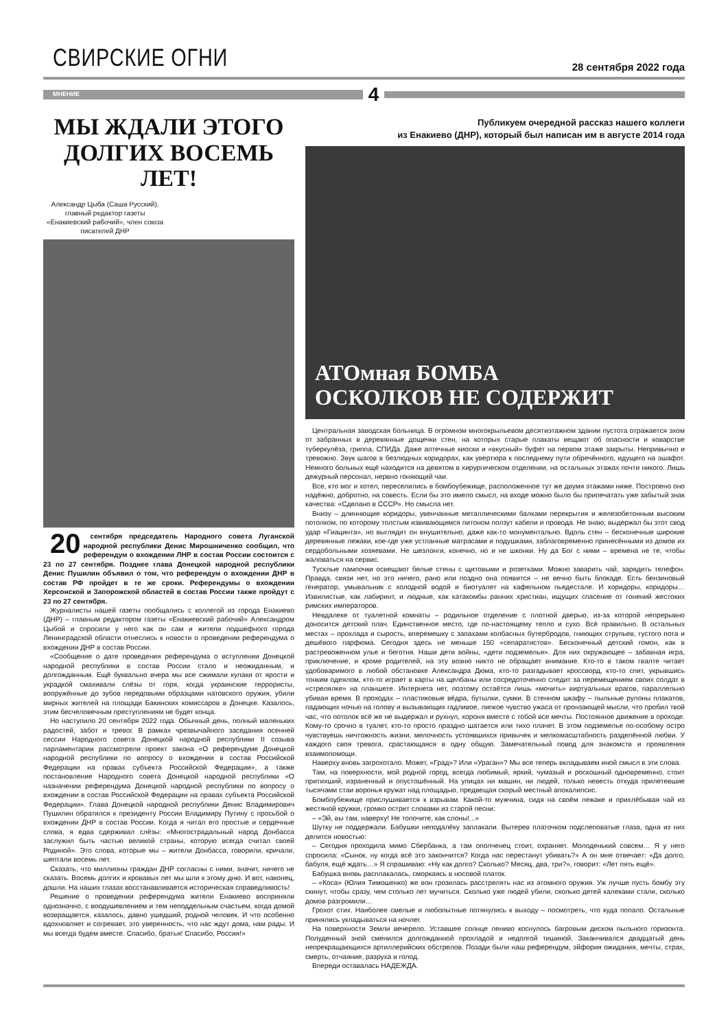СВИРСКИЕ ОГНИ
28 сентября 2022 года
МНЕНИЕ 4
МЫ ЖДАЛИ ЭТОГО ДОЛГИХ ВОСЕМЬ ЛЕТ!
Александр Цыба (Саша Русский), главный редактор газеты «Енакиевский рабочий», член союза писателей ДНР
20 сентября председатель Народного совета Луганской народной республики Денис Мирошниченко сообщил, что референдум о вхождении ЛНР в состав России состоится с 23 по 27 сентября. Позднее глава Донецкой народной республики Денис Пушилин объявил о том, что референдум о вхождении ДНР в состав РФ пройдет в те же сроки. Референдумы о вхождении Херсонской и Запорожской областей в состав России также пройдут с 23 по 27 сентября.
Журналисты нашей газеты пообщались с коллегой из города Енакиево (ДНР) – главным редактором газеты «Енакиевский рабочий» Александром Цыбой и спросили у него как он сам и жители подшефного города Ленинградской области отнеслись к новости о проведении референдума о вхождении ДНР в состав России.
«Сообщение о дате проведения референдума о вступлении Донецкой народной республики в состав России стало и неожиданным, и долгожданным. Ещё буквально вчера мы все сжимали кулаки от ярости и украдкой смахивали слёзы от горя, когда украинские террористы, вооружённые до зубов передовыми образцами натовского оружия, убили мирных жителей на площади Бакинских комиссаров в Донецке. Казалось, этим бесчеловечным преступлениям не будет конца.
Но наступило 20 сентября 2022 года. Обычный день, полный маленьких радостей, забот и тревог. В рамках чрезвычайного заседания осенней сессии Народного совета Донецкой народной республики II созыва парламентарии рассмотрели проект закона «О референдуме Донецкой народной республики по вопросу о вхождении в состав Российской Федерации на правах субъекта Российской Федерации», а также постановление Народного совета Донецкой народной республики «О назначении референдума Донецкой народной республики по вопросу о вхождении в состав Российской Федерации на правах субъекта Российской Федерации». Глава Донецкой народной республики Денис Владимирович Пушилин обратился к президенту России Владимиру Путину с просьбой о вхождении ДНР в состав России. Когда я читал его простые и сердечные слова, я едва сдерживал слёзы: «Многострадальный народ Донбасса заслужил быть частью великой страны, которую всегда считал своей Родиной». Это слова, которые мы – жители Донбасса, говорили, кричали, шептали восемь лет.
Сказать, что миллионы граждан ДНР согласны с ними, значит, ничего не сказать. Восемь долгих и кровавых лет мы шли к этому дню. И вот, наконец, дошли. На наших глазах восстанавливается историческая справедливость!
Решение о проведении референдума жители Енакиево восприняли однозначно, с воодушевлением и тем неподдельным счастьем, когда домой возвращается, казалось, давно ушедший, родной человек. И что особенно вдохновляет и согревает, это уверенность, что нас ждут дома, нам рады. И мы всегда будем вместе. Спасибо, братья! Спасибо, Россия!»
Публикуем очередной рассказ нашего коллеги
из Енакиево (ДНР), который был написан им в августе 2014 года
АТОмная БОМБА
ОСКОЛКОВ НЕ СОДЕРЖИТ
Центральная заводская больница. В огромном многокрыльевом десятиэтажном здании пустота отражается эхом от забранных в деревянные дощечки стен, на которых старые плакаты вещают об опасности и коварстве туберкулёза, гриппа, СПИДа. Даже аптечные киоски и «вкусный» буфет на первом этаже закрыты. Непривычно и тревожно. Звук шагов в безлюдных коридорах, как увертюра к последнему пути обречённого, идущего на эшафот. Немного больных ещё находится на девятом в хирургическом отделении, на остальных этажах почти никого. Лишь дежурный персонал, нервно гоняющий чаи.
Все, кто мог и хотел, переселились в бомбоубежище, расположенное тут же двумя этажами ниже. Построено оно надёжно, добротно, на совесть. Если бы это имело смысл, на входе можно было бы припечатать уже забытый знак качества: «Сделано в СССР». Но смысла нет.
Внизу – длиннющие коридоры, увенчанные металлическими балками перекрытия и железобетонным высоким потолком, по которому толстым извивающимся питоном ползут кабели и провода. Не знаю, выдержал бы этот свод удар «Гиацинта», но выглядит он внушительно, даже как-то монументально. Вдоль стен – бесконечные широкие деревянные лежаки, кое-где уже устланные матрасами и подушками, заблаговременно принесёнными из домов их сердобольными хозяевами. Не шезлонги, конечно, но и не шконки. Ну да Бог с ними – времена не те, чтобы жаловаться на сервис.
Тусклые лампочки освещают белые стены с щитовыми и розетками. Можно заварить чай, зарядить телефон. Правда, связи нет, но это ничего, рано или поздно она появится – не вечно быть блокаде. Есть бензиновый генератор, умывальник с холодной водой и биотуалет на кафельном пьедестале. И коридоры, коридоры… Извилистые, как лабиринт, и людные, как катакомбы ранних христиан, ищущих спасение от гонений жестоких римских императоров.
Невдалеке от туалетной комнаты – родильное отделение с плотной дверью, из-за которой непрерывно доносится детский плач. Единственное место, где по-настоящему тепло и сухо. Всё правильно. В остальных местах – прохлада и сырость, вперемешку с запахами колбасных бутербродов, гниющих струпьев, густого пота и дешёвого парфюма. Сегодня здесь не меньше 150 «сепаратистов». Бесконечный детский гомон, как в растревоженном улье и беготня. Наши дети войны, «дети подземелья». Для них окружающее – забавная игра, приключение, и кроме родителей, на эту возню никто не обращает внимание. Кто-то в таком гвалте читает удобоваримого в любой обстановке Александра Дюма, кто-то разгадывает кроссворд, кто-то спит, укрывшись тонким одеялом, кто-то играет в карты на щелбаны или сосредоточенно следит за перемещением своих солдат в «стрелялке» на планшете. Интернета нет, поэтому остаётся лишь «мочить» виртуальных врагов, параллельно убивая время. В проходах – пластиковые вёдра, бутылки, сумки. В стенном шкафу – пыльные рулоны плакатов, падающих ночью на голову и вызывающих гадливое, липкое чувство ужаса от пронзающей мысли, что пробил твой час, что потолок всё же не выдержал и рухнул, хороня вместе с тобой все мечты. Постоянное движение в проходе. Кому-то срочно в туалет, кто-то просто праздно шатается или тихо плачет. В этом подземелье по-особому остро чувствуешь ничтожность жизни, мелочность устоявшихся привычек и мелкомасштабность разделённой любви. У каждого своя тревога, срастающаяся в одну общую. Замечательный повод для знакомств и проявления взаимопомощи.
Наверху вновь загрохотало. Может, «Град»? Или «Ураган»? Мы все теперь вкладываем иной смысл в эти слова.
Там, на поверхности, мой родной город, всегда любимый, яркий, чумазый и роскошный одновременно, стоит притихший, израненный и опустошённый. На улицах ни машин, ни людей, только невесть откуда прилетевшие тысячами стаи воронья кружат над площадью, предвещая скорый местный апокалипсис.
Бомбоубежище прислушивается к взрывам. Какой-то мужчина, сидя на своём лежаке и прихлёбывая чай из жестяной кружки, громко острит словами из старой песни:
– «Эй, вы там, наверху! Не топочите, как слоны!...»
Шутку не поддержали. Бабушки неподалёку заплакали. Вытерев платочком подслеповатые глаза, одна из них делится новостью:
– Сегодня проходила мимо Сбербанка, а там ополченец стоит, охраняет. Молоденький совсем… Я у него спросила: «Сынок, ну когда всё это закончится? Когда нас перестанут убивать?» А он мне отвечает: «Да долго, бабуля, ещё ждать…» Я спрашиваю: «Ну как долго? Сколько? Месяц, два, три?», говорит: «Лет пять ещё».
Бабушка вновь расплакалась, сморкаясь в носовой платок.
– «Коса» (Юлия Тимошенко) же вон грозилась расстрелять нас из атомного оружия. Уж лучше пусть бомбу эту скинут, чтобы сразу, чем столько лет мучиться. Сколько уже людей убили, сколько детей калеками стали, сколько домов разгромили…
Грохот стих. Наиболее смелые и любопытные потянулись к выходу – посмотреть, что куда попало. Остальные принялись укладываться на ночлег.
На поверхности Земли вечерело. Уставшее солнце лениво коснулось багровым диском пыльного горизонта. Полуденный зной сменился долгожданной прохладой и недолгой тишиной. Заканчивался двадцатый день непрекращающихся артиллерийских обстрелов. Позади были наш референдум, эйфория ожидания, мечты, страх, смерть, отчаяние, разруха и голод.
Впереди оставалась НАДЕЖДА.